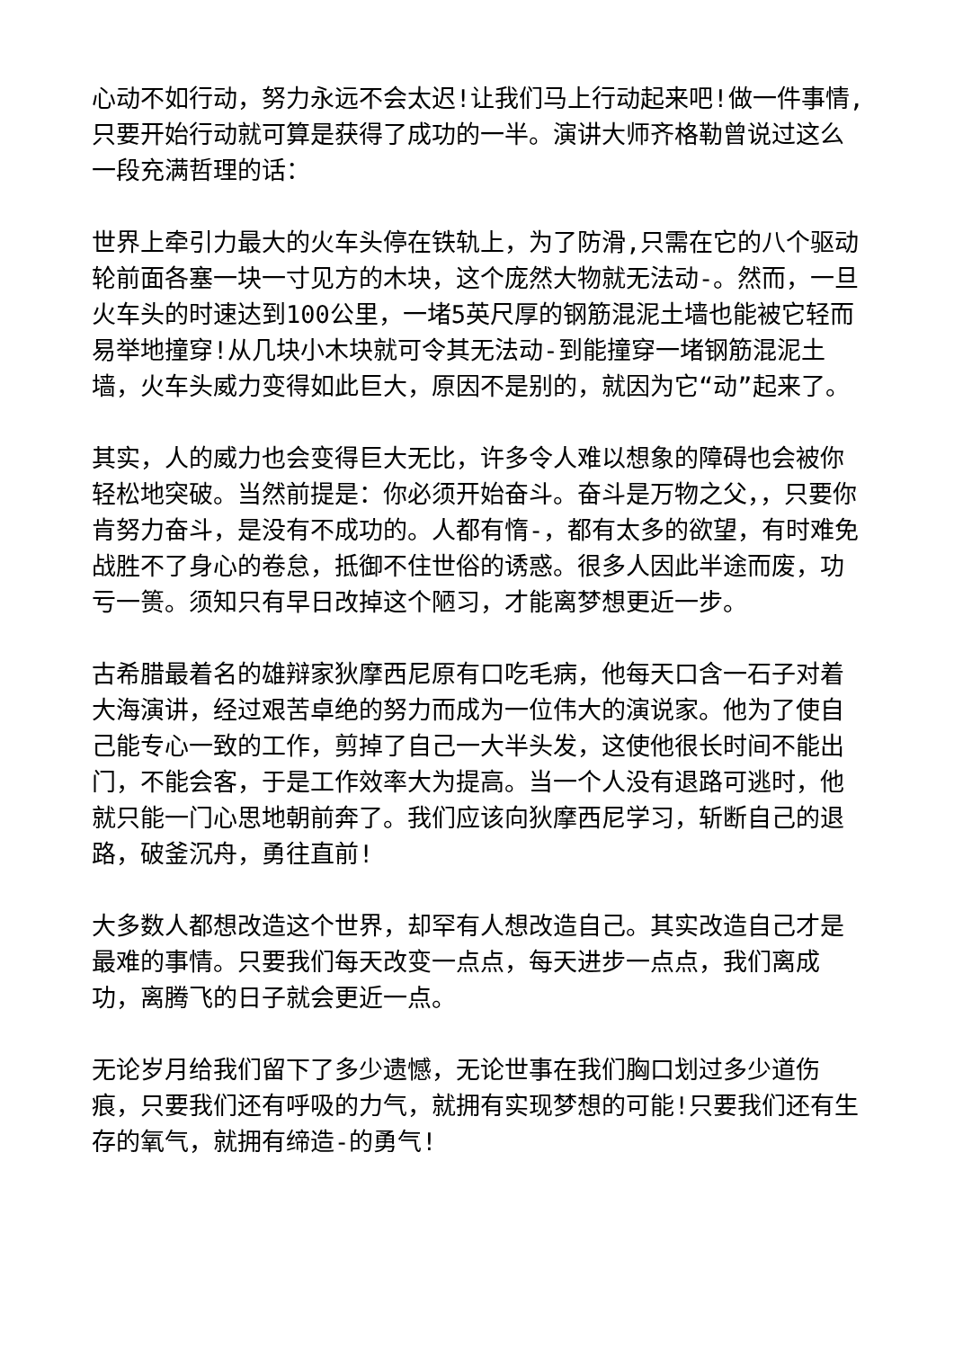心动不如行动，努力永远不会太迟!让我们马上行动起来吧!做一件事情,只要开始行动就可算是获得了成功的一半。演讲大师齐格勒曾说过这么一段充满哲理的话：
世界上牵引力最大的火车头停在铁轨上，为了防滑,只需在它的八个驱动轮前面各塞一块一寸见方的木块，这个庞然大物就无法动-。然而，一旦火车头的时速达到100公里，一堵5英尺厚的钢筋混泥土墙也能被它轻而易举地撞穿!从几块小木块就可令其无法动-到能撞穿一堵钢筋混泥土墙，火车头威力变得如此巨大，原因不是别的，就因为它“动”起来了。
其实，人的威力也会变得巨大无比，许多令人难以想象的障碍也会被你轻松地突破。当然前提是：你必须开始奋斗。奋斗是万物之父，，只要你肯努力奋斗，是没有不成功的。人都有惰-，都有太多的欲望，有时难免战胜不了身心的卷怠，抵御不住世俗的诱惑。很多人因此半途而废，功亏一篑。须知只有早日改掉这个陋习，才能离梦想更近一步。
古希腊最着名的雄辩家狄摩西尼原有口吃毛病，他每天口含一石子对着大海演讲，经过艰苦卓绝的努力而成为一位伟大的演说家。他为了使自己能专心一致的工作，剪掉了自己一大半头发，这使他很长时间不能出门，不能会客，于是工作效率大为提高。当一个人没有退路可逃时，他就只能一门心思地朝前奔了。我们应该向狄摩西尼学习，斩断自己的退路，破釜沉舟，勇往直前!
大多数人都想改造这个世界，却罕有人想改造自己。其实改造自己才是最难的事情。只要我们每天改变一点点，每天进步一点点，我们离成功，离腾飞的日子就会更近一点。
无论岁月给我们留下了多少遗憾，无论世事在我们胸口划过多少道伤痕，只要我们还有呼吸的力气，就拥有实现梦想的可能!只要我们还有生存的氧气，就拥有缔造-的勇气!